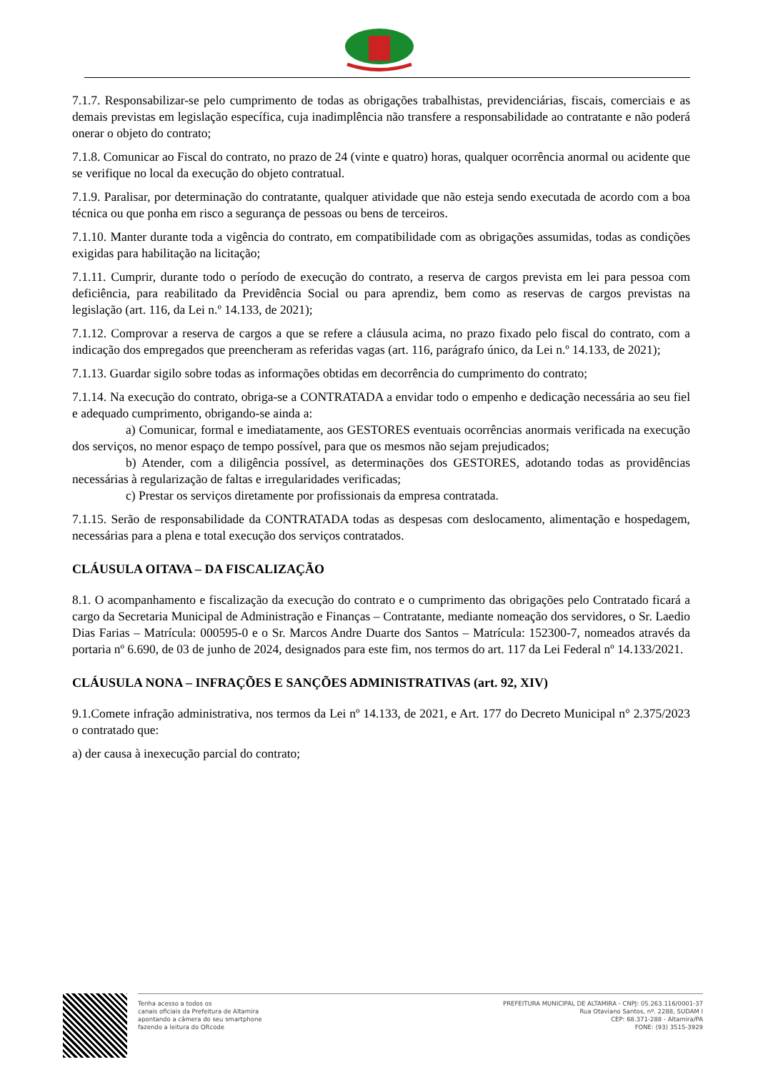7.1.7. Responsabilizar-se pelo cumprimento de todas as obrigações trabalhistas, previdenciárias, fiscais, comerciais e as demais previstas em legislação específica, cuja inadimplência não transfere a responsabilidade ao contratante e não poderá onerar o objeto do contrato;
7.1.8. Comunicar ao Fiscal do contrato, no prazo de 24 (vinte e quatro) horas, qualquer ocorrência anormal ou acidente que se verifique no local da execução do objeto contratual.
7.1.9. Paralisar, por determinação do contratante, qualquer atividade que não esteja sendo executada de acordo com a boa técnica ou que ponha em risco a segurança de pessoas ou bens de terceiros.
7.1.10. Manter durante toda a vigência do contrato, em compatibilidade com as obrigações assumidas, todas as condições exigidas para habilitação na licitação;
7.1.11. Cumprir, durante todo o período de execução do contrato, a reserva de cargos prevista em lei para pessoa com deficiência, para reabilitado da Previdência Social ou para aprendiz, bem como as reservas de cargos previstas na legislação (art. 116, da Lei n.º 14.133, de 2021);
7.1.12. Comprovar a reserva de cargos a que se refere a cláusula acima, no prazo fixado pelo fiscal do contrato, com a indicação dos empregados que preencheram as referidas vagas (art. 116, parágrafo único, da Lei n.º 14.133, de 2021);
7.1.13. Guardar sigilo sobre todas as informações obtidas em decorrência do cumprimento do contrato;
7.1.14. Na execução do contrato, obriga-se a CONTRATADA a envidar todo o empenho e dedicação necessária ao seu fiel e adequado cumprimento, obrigando-se ainda a:
a) Comunicar, formal e imediatamente, aos GESTORES eventuais ocorrências anormais verificada na execução dos serviços, no menor espaço de tempo possível, para que os mesmos não sejam prejudicados;
b) Atender, com a diligência possível, as determinações dos GESTORES, adotando todas as providências necessárias à regularização de faltas e irregularidades verificadas;
c) Prestar os serviços diretamente por profissionais da empresa contratada.
7.1.15. Serão de responsabilidade da CONTRATADA todas as despesas com deslocamento, alimentação e hospedagem, necessárias para a plena e total execução dos serviços contratados.
CLÁUSULA OITAVA – DA FISCALIZAÇÃO
8.1. O acompanhamento e fiscalização da execução do contrato e o cumprimento das obrigações pelo Contratado ficará a cargo da Secretaria Municipal de Administração e Finanças – Contratante, mediante nomeação dos servidores, o Sr. Laedio Dias Farias – Matrícula: 000595-0 e o Sr. Marcos Andre Duarte dos Santos – Matrícula: 152300-7, nomeados através da portaria nº 6.690, de 03 de junho de 2024, designados para este fim, nos termos do art. 117 da Lei Federal nº 14.133/2021.
CLÁUSULA NONA – INFRAÇÕES E SANÇÕES ADMINISTRATIVAS (art. 92, XIV)
9.1.Comete infração administrativa, nos termos da Lei nº 14.133, de 2021, e Art. 177 do Decreto Municipal n° 2.375/2023 o contratado que:
a) der causa à inexecução parcial do contrato;
Tenha acesso a todos os
canais oficiais da Prefeitura de Altamira
apontando a câmera do seu smartphone
fazendo a leitura do QRcode
PREFEITURA MUNICIPAL DE ALTAMIRA - CNPJ: 05.263.116/0001-37
Rua Otaviano Santos, nº. 2288, SUDAM I
CEP: 68.371-288 - Altamira/PA
FONE: (93) 3515-3929